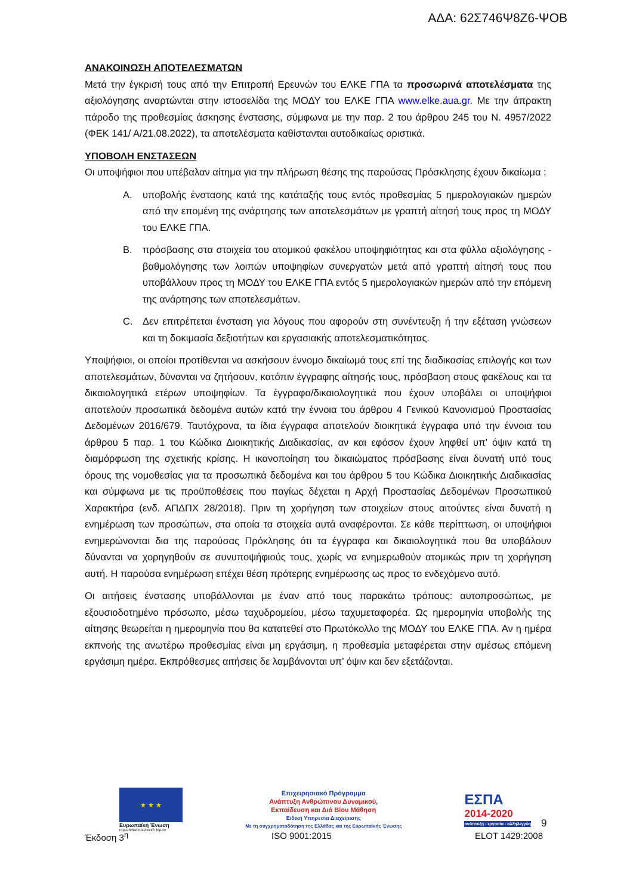ΑΔΑ: 62Σ746Ψ8Ζ6-ΨΟΒ
ΑΝΑΚΟΙΝΩΣΗ ΑΠΟΤΕΛΕΣΜΑΤΩΝ
Μετά την έγκρισή τους από την Επιτροπή Ερευνών του ΕΛΚΕ ΓΠΑ τα προσωρινά αποτελέσματα της αξιολόγησης αναρτώνται στην ιστοσελίδα της ΜΟΔΥ του ΕΛΚΕ ΓΠΑ www.elke.aua.gr. Με την άπρακτη πάροδο της προθεσμίας άσκησης ένστασης, σύμφωνα με την παρ. 2 του άρθρου 245 του Ν. 4957/2022 (ΦΕΚ 141/ Α/21.08.2022), τα αποτελέσματα καθίστανται αυτοδικαίως οριστικά.
ΥΠΟΒΟΛΗ ΕΝΣΤΑΣΕΩΝ
Οι υποψήφιοι που υπέβαλαν αίτημα για την πλήρωση θέσης της παρούσας Πρόσκλησης έχουν δικαίωμα :
Α. υποβολής ένστασης κατά της κατάταξής τους εντός προθεσμίας 5 ημερολογιακών ημερών από την επομένη της ανάρτησης των αποτελεσμάτων με γραπτή αίτησή τους προς τη ΜΟΔΥ του ΕΛΚΕ ΓΠΑ.
Β. πρόσβασης στα στοιχεία του ατομικού φακέλου υποψηφιότητας και στα φύλλα αξιολόγησης - βαθμολόγησης των λοιπών υποψηφίων συνεργατών μετά από γραπτή αίτησή τους που υποβάλλουν προς τη ΜΟΔΥ του ΕΛΚΕ ΓΠΑ εντός 5 ημερολογιακών ημερών από την επόμενη της ανάρτησης των αποτελεσμάτων.
C. Δεν επιτρέπεται ένσταση για λόγους που αφορούν στη συνέντευξη ή την εξέταση γνώσεων και τη δοκιμασία δεξιοτήτων και εργασιακής αποτελεσματικότητας.
Υποψήφιοι, οι οποίοι προτίθενται να ασκήσουν έννομο δικαίωμά τους επί της διαδικασίας επιλογής και των αποτελεσμάτων, δύνανται να ζητήσουν, κατόπιν έγγραφης αίτησής τους, πρόσβαση στους φακέλους και τα δικαιολογητικά ετέρων υποψηφίων. Τα έγγραφα/δικαιολογητικά που έχουν υποβάλει οι υποψήφιοι αποτελούν προσωπικά δεδομένα αυτών κατά την έννοια του άρθρου 4 Γενικού Κανονισμού Προστασίας Δεδομένων 2016/679. Ταυτόχρονα, τα ίδια έγγραφα αποτελούν διοικητικά έγγραφα υπό την έννοια του άρθρου 5 παρ. 1 του Κώδικα Διοικητικής Διαδικασίας, αν και εφόσον έχουν ληφθεί υπ’ όψιν κατά τη διαμόρφωση της σχετικής κρίσης. Η ικανοποίηση του δικαιώματος πρόσβασης είναι δυνατή υπό τους όρους της νομοθεσίας για τα προσωπικά δεδομένα και του άρθρου 5 του Κώδικα Διοικητικής Διαδικασίας και σύμφωνα με τις προϋποθέσεις που παγίως δέχεται η Αρχή Προστασίας Δεδομένων Προσωπικού Χαρακτήρα (ενδ. ΑΠΔΠΧ 28/2018). Πριν τη χορήγηση των στοιχείων στους αιτούντες είναι δυνατή η ενημέρωση των προσώπων, στα οποία τα στοιχεία αυτά αναφέρονται. Σε κάθε περίπτωση, οι υποψήφιοι ενημερώνονται δια της παρούσας Πρόκλησης ότι τα έγγραφα και δικαιολογητικά που θα υποβάλουν δύνανται να χορηγηθούν σε συνυποψήφιούς τους, χωρίς να ενημερωθούν ατομικώς πριν τη χορήγηση αυτή. Η παρούσα ενημέρωση επέχει θέση πρότερης ενημέρωσης ως προς το ενδεχόμενο αυτό.
Οι αιτήσεις ένστασης υποβάλλονται με έναν από τους παρακάτω τρόπους: αυτοπροσώπως, με εξουσιοδοτημένο πρόσωπο, μέσω ταχυδρομείου, μέσω ταχυμεταφορέα. Ως ημερομηνία υποβολής της αίτησης θεωρείται η ημερομηνία που θα κατατεθεί στο Πρωτόκολλο της ΜΟΔΥ του ΕΛΚΕ ΓΠΑ. Αν η ημέρα εκπνοής της ανωτέρω προθεσμίας είναι μη εργάσιμη, η προθεσμία μεταφέρεται στην αμέσως επόμενη εργάσιμη ημέρα. Εκπρόθεσμες αιτήσεις δε λαμβάνονται υπ’ όψιν και δεν εξετάζονται.
★ ★ ★
Ευρωπαϊκή Ένωση
Ευρωπαϊκό Κοινωνικό Ταμείο
Επιχειρησιακό Πρόγραμμα
Ανάπτυξη Ανθρώπινου Δυναμικού,
Εκπαίδευση και Διά Βίου Μάθηση
Ειδική Υπηρεσία Διαχείρισης
Με τη συγχρηματοδότηση της Ελλάδας και της Ευρωπαϊκής Ένωσης
ΕΣΠΑ
2014-2020
ανάπτυξη - εργασία - αλληλεγγύη
9
Έκδοση 3<sup>η</sup> ISO 9001:2015 ELOT 1429:2008